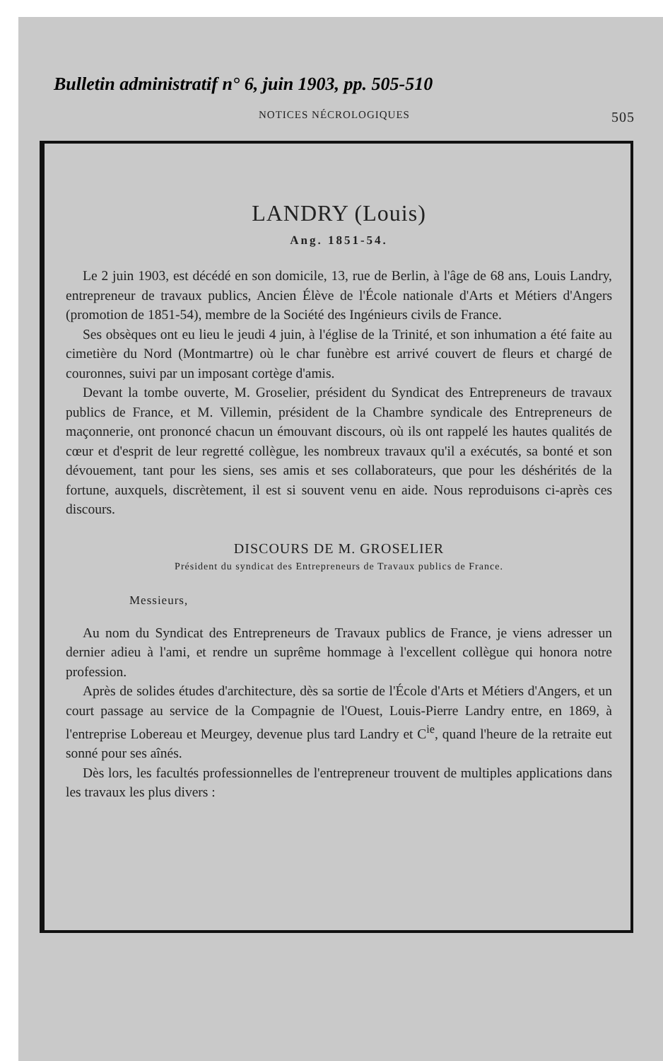Bulletin administratif n° 6, juin 1903, pp. 505-510
NOTICES NÉCROLOGIQUES 505
LANDRY (Louis)
Ang. 1851-54.
Le 2 juin 1903, est décédé en son domicile, 13, rue de Berlin, à l'âge de 68 ans, Louis Landry, entrepreneur de travaux publics, Ancien Élève de l'École nationale d'Arts et Métiers d'Angers (promotion de 1851-54), membre de la Société des Ingénieurs civils de France.
Ses obsèques ont eu lieu le jeudi 4 juin, à l'église de la Trinité, et son inhumation a été faite au cimetière du Nord (Montmartre) où le char funèbre est arrivé couvert de fleurs et chargé de couronnes, suivi par un imposant cortège d'amis.
Devant la tombe ouverte, M. Groselier, président du Syndicat des Entrepreneurs de travaux publics de France, et M. Villemin, président de la Chambre syndicale des Entrepreneurs de maçonnerie, ont prononcé chacun un émouvant discours, où ils ont rappelé les hautes qualités de cœur et d'esprit de leur regretté collègue, les nombreux travaux qu'il a exécutés, sa bonté et son dévouement, tant pour les siens, ses amis et ses collaborateurs, que pour les déshérités de la fortune, auxquels, discrètement, il est si souvent venu en aide. Nous reproduisons ci-après ces discours.
DISCOURS DE M. GROSELIER
Président du syndicat des Entrepreneurs de Travaux publics de France.
Messieurs,
Au nom du Syndicat des Entrepreneurs de Travaux publics de France, je viens adresser un dernier adieu à l'ami, et rendre un suprême hommage à l'excellent collègue qui honora notre profession.
Après de solides études d'architecture, dès sa sortie de l'École d'Arts et Métiers d'Angers, et un court passage au service de la Compagnie de l'Ouest, Louis-Pierre Landry entre, en 1869, à l'entreprise Lobereau et Meurgey, devenue plus tard Landry et C<sup>ie</sup>, quand l'heure de la retraite eut sonné pour ses aînés.
Dès lors, les facultés professionnelles de l'entrepreneur trouvent de multiples applications dans les travaux les plus divers :